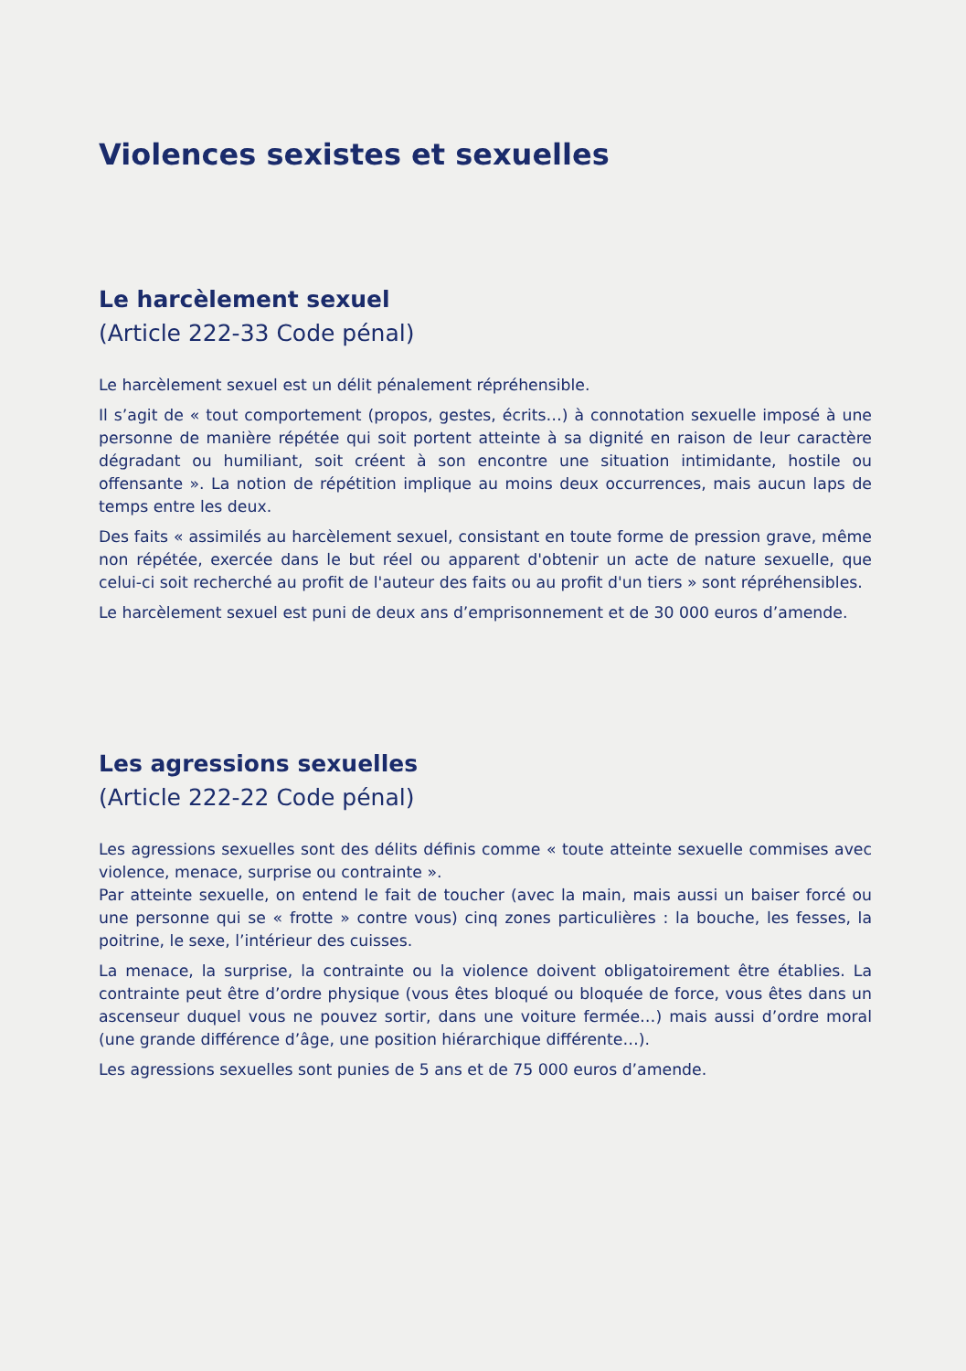Violences sexistes et sexuelles
Le harcèlement sexuel
(Article 222-33 Code pénal)
Le harcèlement sexuel est un délit pénalement répréhensible.
Il s’agit de « tout comportement (propos, gestes, écrits…) à connotation sexuelle imposé à une personne de manière répétée qui soit portent atteinte à sa dignité en raison de leur caractère dégradant ou humiliant, soit créent à son encontre une situation intimidante, hostile ou offensante ». La notion de répétition implique au moins deux occurrences, mais aucun laps de temps entre les deux.
Des faits « assimilés au harcèlement sexuel, consistant en toute forme de pression grave, même non répétée, exercée dans le but réel ou apparent d'obtenir un acte de nature sexuelle, que celui-ci soit recherché au profit de l'auteur des faits ou au profit d'un tiers » sont répréhensibles.
Le harcèlement sexuel est puni de deux ans d’emprisonnement et de 30 000 euros d’amende.
Les agressions sexuelles
(Article 222-22 Code pénal)
Les agressions sexuelles sont des délits définis comme « toute atteinte sexuelle commises avec violence, menace, surprise ou contrainte ».
Par atteinte sexuelle, on entend le fait de toucher (avec la main, mais aussi un baiser forcé ou une personne qui se « frotte » contre vous) cinq zones particulières : la bouche, les fesses, la poitrine, le sexe, l’intérieur des cuisses.
La menace, la surprise, la contrainte ou la violence doivent obligatoirement être établies. La contrainte peut être d’ordre physique (vous êtes bloqué ou bloquée de force, vous êtes dans un ascenseur duquel vous ne pouvez sortir, dans une voiture fermée…) mais aussi d’ordre moral (une grande différence d’âge, une position hiérarchique différente…).
Les agressions sexuelles sont punies de 5 ans et de 75 000 euros d’amende.